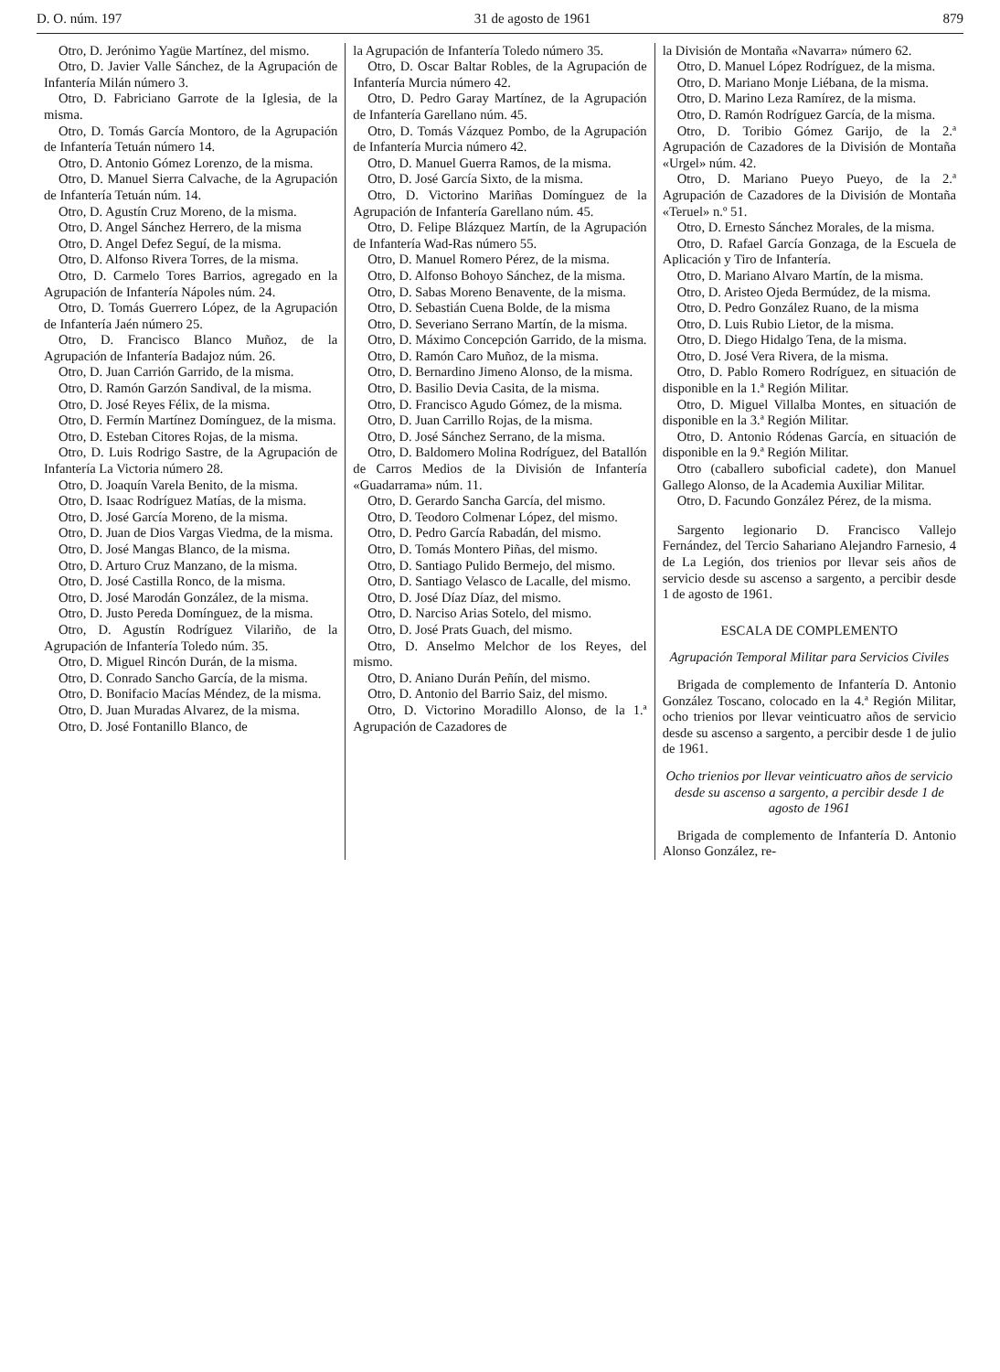D. O. núm. 197 31 de agosto de 1961 879
Otro, D. Jerónimo Yagüe Martínez, del mismo.
Otro, D. Javier Valle Sánchez, de la Agrupación de Infantería Milán número 3.
Otro, D. Fabriciano Garrote de la Iglesia, de la misma.
Otro, D. Tomás García Montoro, de la Agrupación de Infantería Tetuán número 14.
Otro, D. Antonio Gómez Lorenzo, de la misma.
Otro, D. Manuel Sierra Calvache, de la Agrupación de Infantería Tetuán núm. 14.
Otro, D. Agustín Cruz Moreno, de la misma.
Otro, D. Angel Sánchez Herrero, de la misma
Otro, D. Angel Defez Seguí, de la misma.
Otro, D. Alfonso Rivera Torres, de la misma.
Otro, D. Carmelo Tores Barrios, agregado en la Agrupación de Infantería Nápoles núm. 24.
Otro, D. Tomás Guerrero López, de la Agrupación de Infantería Jaén número 25.
Otro, D. Francisco Blanco Muñoz, de la Agrupación de Infantería Badajoz núm. 26.
Otro, D. Juan Carrión Garrido, de la misma.
Otro, D. Ramón Garzón Sandival, de la misma.
Otro, D. José Reyes Félix, de la misma.
Otro, D. Fermín Martínez Domínguez, de la misma.
Otro, D. Esteban Citores Rojas, de la misma.
Otro, D. Luis Rodrigo Sastre, de la Agrupación de Infantería La Victoria número 28.
Otro, D. Joaquín Varela Benito, de la misma.
Otro, D. Isaac Rodríguez Matías, de la misma.
Otro, D. José García Moreno, de la misma.
Otro, D. Juan de Dios Vargas Viedma, de la misma.
Otro, D. José Mangas Blanco, de la misma.
Otro, D. Arturo Cruz Manzano, de la misma.
Otro, D. José Castilla Ronco, de la misma.
Otro, D. José Marodán González, de la misma.
Otro, D. Justo Pereda Domínguez, de la misma.
Otro, D. Agustín Rodríguez Vilariño, de la Agrupación de Infantería Toledo núm. 35.
Otro, D. Miguel Rincón Durán, de la misma.
Otro, D. Conrado Sancho García, de la misma.
Otro, D. Bonifacio Macías Méndez, de la misma.
Otro, D. Juan Muradas Alvarez, de la misma.
Otro, D. José Fontanillo Blanco, de
la Agrupación de Infantería Toledo número 35.
Otro, D. Oscar Baltar Robles, de la Agrupación de Infantería Murcia número 42.
Otro, D. Pedro Garay Martínez, de la Agrupación de Infantería Garellano núm. 45.
Otro, D. Tomás Vázquez Pombo, de la Agrupación de Infantería Murcia número 42.
Otro, D. Manuel Guerra Ramos, de la misma.
Otro, D. José García Sixto, de la misma.
Otro, D. Victorino Mariñas Domínguez de la Agrupación de Infantería Garellano núm. 45.
Otro, D. Felipe Blázquez Martín, de la Agrupación de Infantería Wad-Ras número 55.
Otro, D. Manuel Romero Pérez, de la misma.
Otro, D. Alfonso Bohoyo Sánchez, de la misma.
Otro, D. Sabas Moreno Benavente, de la misma.
Otro, D. Sebastián Cuena Bolde, de la misma
Otro, D. Severiano Serrano Martín, de la misma.
Otro, D. Máximo Concepción Garrido, de la misma.
Otro, D. Ramón Caro Muñoz, de la misma.
Otro, D. Bernardino Jimeno Alonso, de la misma.
Otro, D. Basilio Devia Casita, de la misma.
Otro, D. Francisco Agudo Gómez, de la misma.
Otro, D. Juan Carrillo Rojas, de la misma.
Otro, D. José Sánchez Serrano, de la misma.
Otro, D. Baldomero Molina Rodríguez, del Batallón de Carros Medios de la División de Infantería «Guadarrama» núm. 11.
Otro, D. Gerardo Sancha García, del mismo.
Otro, D. Teodoro Colmenar López, del mismo.
Otro, D. Pedro García Rabadán, del mismo.
Otro, D. Tomás Montero Piñas, del mismo.
Otro, D. Santiago Pulido Bermejo, del mismo.
Otro, D. Santiago Velasco de Lacalle, del mismo.
Otro, D. José Díaz Díaz, del mismo.
Otro, D. Narciso Arias Sotelo, del mismo.
Otro, D. José Prats Guach, del mismo.
Otro, D. Anselmo Melchor de los Reyes, del mismo.
Otro, D. Aniano Durán Peñín, del mismo.
Otro, D. Antonio del Barrio Saiz, del mismo.
Otro, D. Victorino Moradillo Alonso, de la 1.ª Agrupación de Cazadores de
la División de Montaña «Navarra» número 62.
Otro, D. Manuel López Rodríguez, de la misma.
Otro, D. Mariano Monje Liébana, de la misma.
Otro, D. Marino Leza Ramírez, de la misma.
Otro, D. Ramón Rodríguez García, de la misma.
Otro, D. Toribio Gómez Garijo, de la 2.ª Agrupación de Cazadores de la División de Montaña «Urgel» núm. 42.
Otro, D. Mariano Pueyo Pueyo, de la 2.ª Agrupación de Cazadores de la División de Montaña «Teruel» n.º 51.
Otro, D. Ernesto Sánchez Morales, de la misma.
Otro, D. Rafael García Gonzaga, de la Escuela de Aplicación y Tiro de Infantería.
Otro, D. Mariano Alvaro Martín, de la misma.
Otro, D. Aristeo Ojeda Bermúdez, de la misma.
Otro, D. Pedro González Ruano, de la misma
Otro, D. Luis Rubio Lietor, de la misma.
Otro, D. Diego Hidalgo Tena, de la misma.
Otro, D. José Vera Rivera, de la misma.
Otro, D. Pablo Romero Rodríguez, en situación de disponible en la 1.ª Región Militar.
Otro, D. Miguel Villalba Montes, en situación de disponible en la 3.ª Región Militar.
Otro, D. Antonio Ródenas García, en situación de disponible en la 9.ª Región Militar.
Otro (caballero suboficial cadete), don Manuel Gallego Alonso, de la Academia Auxiliar Militar.
Otro, D. Facundo González Pérez, de la misma.
Sargento legionario D. Francisco Vallejo Fernández, del Tercio Sahariano Alejandro Farnesio, 4 de La Legión, dos trienios por llevar seis años de servicio desde su ascenso a sargento, a percibir desde 1 de agosto de 1961.
ESCALA DE COMPLEMENTO
Agrupación Temporal Militar para Servicios Civiles
Brigada de complemento de Infantería D. Antonio González Toscano, colocado en la 4.ª Región Militar, ocho trienios por llevar veinticuatro años de servicio desde su ascenso a sargento, a percibir desde 1 de julio de 1961.
Ocho trienios por llevar veinticuatro años de servicio desde su ascenso a sargento, a percibir desde 1 de agosto de 1961
Brigada de complemento de Infantería D. Antonio Alonso González, re-